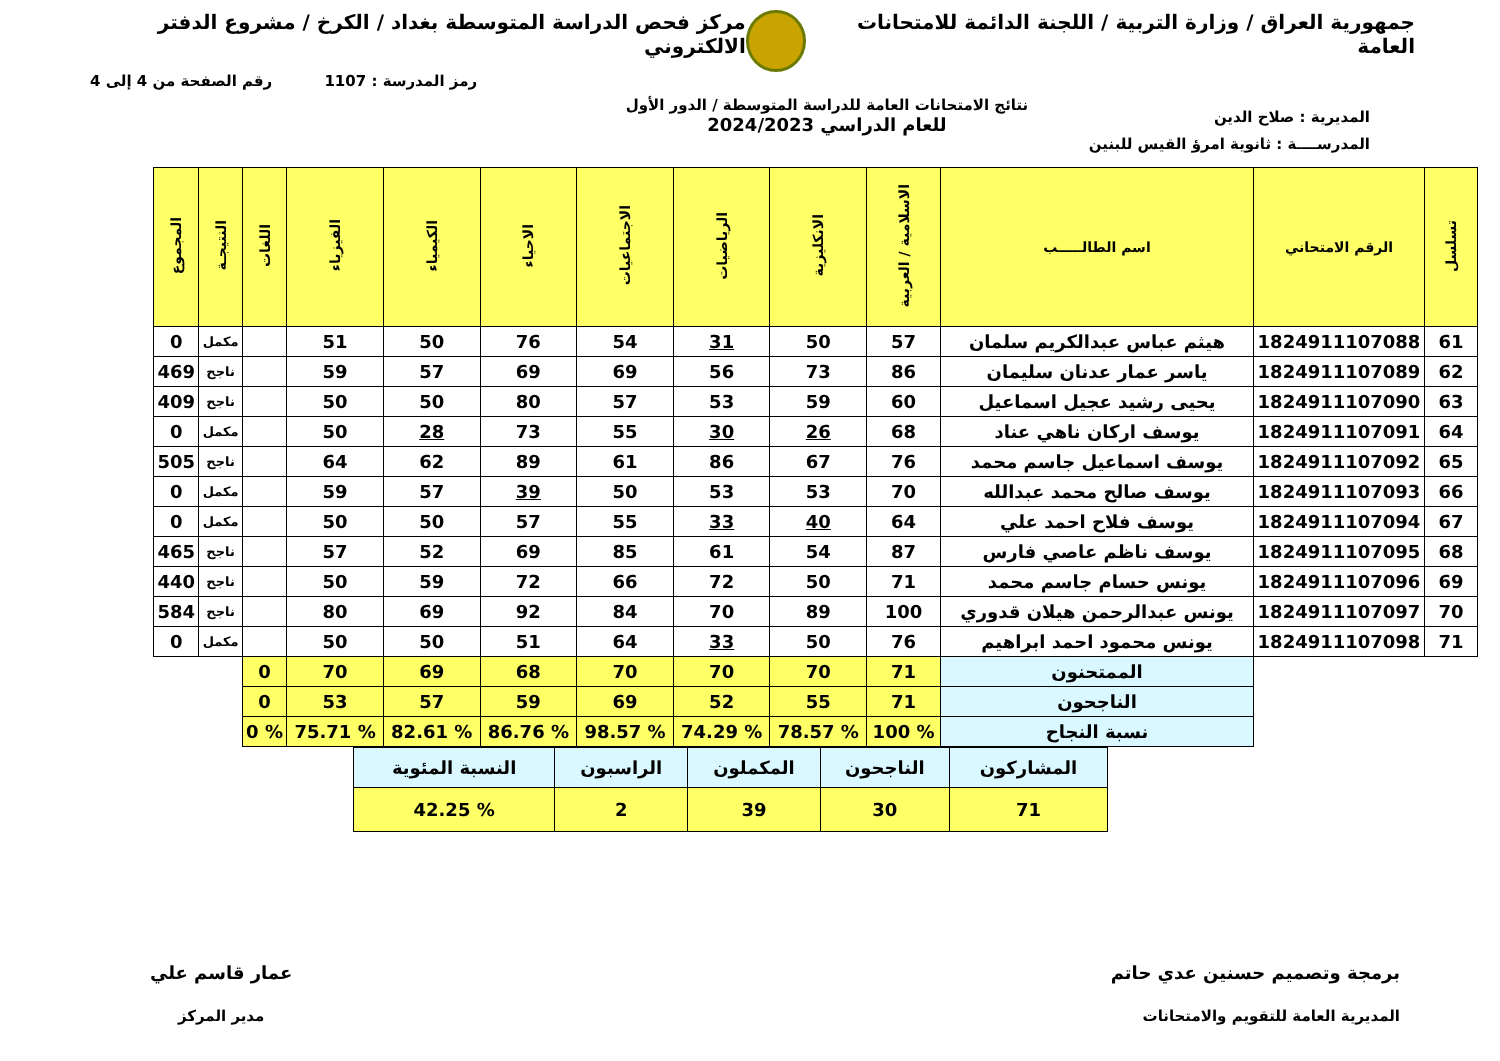جمهورية العراق / وزارة التربية / اللجنة الدائمة للامتحانات العامة
مركز فحص الدراسة المتوسطة بغداد / الكرخ / مشروع الدفتر الالكتروني
رمز المدرسة : 1107 رقم الصفحة من 4 إلى 4
المديرية : صلاح الدين
نتائج الامتحانات العامة للدراسة المتوسطة / الدور الأول
للعام الدراسي 2024/2023
المدرســــة : ثانوية امرؤ القيس للبنين
| تسلسل | الرقم الامتحاني | اسم الطالـــــب | الاسلامية / العربية | الانكليزية | الرياضيات | الاجتماعيات | الاحياء | الكيمياء | الفيزياء | اللغات | النتيجـة | المجموع |
| --- | --- | --- | --- | --- | --- | --- | --- | --- | --- | --- | --- | --- |
| 61 | 1824911107088 | هيثم عباس عبدالكريم سلمان | 57 | 50 | 31 | 54 | 76 | 50 | 51 | | مكمل | 0 |
| 62 | 1824911107089 | ياسر عمار عدنان سليمان | 86 | 73 | 56 | 69 | 69 | 57 | 59 | | ناجح | 469 |
| 63 | 1824911107090 | يحيى رشيد عجيل اسماعيل | 60 | 59 | 53 | 57 | 80 | 50 | 50 | | ناجح | 409 |
| 64 | 1824911107091 | يوسف اركان ناهي عناد | 68 | 26 | 30 | 55 | 73 | 28 | 50 | | مكمل | 0 |
| 65 | 1824911107092 | يوسف اسماعيل جاسم محمد | 76 | 67 | 86 | 61 | 89 | 62 | 64 | | ناجح | 505 |
| 66 | 1824911107093 | يوسف صالح محمد عبدالله | 70 | 53 | 53 | 50 | 39 | 57 | 59 | | مكمل | 0 |
| 67 | 1824911107094 | يوسف فلاح احمد علي | 64 | 40 | 33 | 55 | 57 | 50 | 50 | | مكمل | 0 |
| 68 | 1824911107095 | يوسف ناظم عاصي فارس | 87 | 54 | 61 | 85 | 69 | 52 | 57 | | ناجح | 465 |
| 69 | 1824911107096 | يونس حسام جاسم محمد | 71 | 50 | 72 | 66 | 72 | 59 | 50 | | ناجح | 440 |
| 70 | 1824911107097 | يونس عبدالرحمن هيلان قدوري | 100 | 89 | 70 | 84 | 92 | 69 | 80 | | ناجح | 584 |
| 71 | 1824911107098 | يونس محمود احمد ابراهيم | 76 | 50 | 33 | 64 | 51 | 50 | 50 | | مكمل | 0 |
| | | الممتحنون | 71 | 70 | 70 | 70 | 68 | 69 | 70 | 0 | | |
| | | الناجحون | 71 | 55 | 52 | 69 | 59 | 57 | 53 | 0 | | |
| | | نسبة النجاح | % 100 | % 78.57 | % 74.29 | % 98.57 | % 86.76 | % 82.61 | % 75.71 | % 0 | | |
| المشاركون | الناجحون | المكملون | الراسبون | النسبة المئوية |
| 71 | 30 | 39 | 2 | % 42.25 |
برمجة وتصميم حسنين عدي حاتم
المديرية العامة للتقويم والامتحانات
عمار قاسم علي
مدير المركز